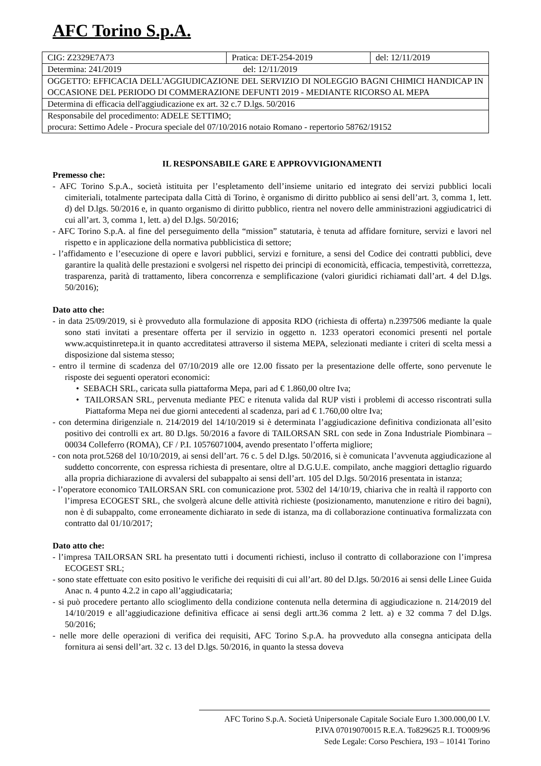AFC Torino S.p.A.
| CIG: Z2329E7A73 | Pratica: DET-254-2019 | del: 12/11/2019 |
| Determina: 241/2019 del: 12/11/2019 | | |
| OGGETTO: EFFICACIA DELL'AGGIUDICAZIONE DEL SERVIZIO DI NOLEGGIO BAGNI CHIMICI HANDICAP IN OCCASIONE DEL PERIODO DI COMMERAZIONE DEFUNTI 2019 - MEDIANTE RICORSO AL MEPA | | |
| Determina di efficacia dell'aggiudicazione ex art. 32 c.7 D.lgs. 50/2016 | | |
| Responsabile del procedimento: ADELE SETTIMO; procura: Settimo Adele - Procura speciale del 07/10/2016 notaio Romano - repertorio 58762/19152 | | |
IL RESPONSABILE GARE E APPROVVIGIONAMENTI
Premesso che:
- AFC Torino S.p.A., società istituita per l’espletamento dell’insieme unitario ed integrato dei servizi pubblici locali cimiteriali, totalmente partecipata dalla Città di Torino, è organismo di diritto pubblico ai sensi dell’art. 3, comma 1, lett. d) del D.lgs. 50/2016 e, in quanto organismo di diritto pubblico, rientra nel novero delle amministrazioni aggiudicatrici di cui all’art. 3, comma 1, lett. a) del D.lgs. 50/2016;
- AFC Torino S.p.A. al fine del perseguimento della “mission” statutaria, è tenuta ad affidare forniture, servizi e lavori nel rispetto e in applicazione della normativa pubblicistica di settore;
- l’affidamento e l’esecuzione di opere e lavori pubblici, servizi e forniture, a sensi del Codice dei contratti pubblici, deve garantire la qualità delle prestazioni e svolgersi nel rispetto dei principi di economicità, efficacia, tempestività, correttezza, trasparenza, parità di trattamento, libera concorrenza e semplificazione (valori giuridici richiamati dall’art. 4 del D.lgs. 50/2016);
Dato atto che:
- in data 25/09/2019, si è provveduto alla formulazione di apposita RDO (richiesta di offerta) n.2397506 mediante la quale sono stati invitati a presentare offerta per il servizio in oggetto n. 1233 operatori economici presenti nel portale www.acquistinretepa.it in quanto accreditatesi attraverso il sistema MEPA, selezionati mediante i criteri di scelta messi a disposizione dal sistema stesso;
- entro il termine di scadenza del 07/10/2019 alle ore 12.00 fissato per la presentazione delle offerte, sono pervenute le risposte dei seguenti operatori economici:
• SEBACH SRL, caricata sulla piattaforma Mepa, pari ad € 1.860,00 oltre Iva;
• TAILORSAN SRL, pervenuta mediante PEC e ritenuta valida dal RUP visti i problemi di accesso riscontrati sulla Piattaforma Mepa nei due giorni antecedenti al scadenza, pari ad € 1.760,00 oltre Iva;
- con determina dirigenziale n. 214/2019 del 14/10/2019 si è determinata l’aggiudicazione definitiva condizionata all’esito positivo dei controlli ex art. 80 D.lgs. 50/2016 a favore di TAILORSAN SRL con sede in Zona Industriale Piombinara – 00034 Colleferro (ROMA), CF / P.I. 10576071004, avendo presentato l’offerta migliore;
- con nota prot.5268 del 10/10/2019, ai sensi dell’art. 76 c. 5 del D.lgs. 50/2016, si è comunicata l’avvenuta aggiudicazione al suddetto concorrente, con espressa richiesta di presentare, oltre al D.G.U.E. compilato, anche maggiori dettaglio riguardo alla propria dichiarazione di avvalersi del subappalto ai sensi dell’art. 105 del D.lgs. 50/2016 presentata in istanza;
- l’operatore economico TAILORSAN SRL con comunicazione prot. 5302 del 14/10/19, chiariva che in realtà il rapporto con l’impresa ECOGEST SRL, che svolgerà alcune delle attività richieste (posizionamento, manutenzione e ritiro dei bagni), non è di subappalto, come erroneamente dichiarato in sede di istanza, ma di collaborazione continuativa formalizzata con contratto dal 01/10/2017;
Dato atto che:
- l’impresa TAILORSAN SRL ha presentato tutti i documenti richiesti, incluso il contratto di collaborazione con l’impresa ECOGEST SRL;
- sono state effettuate con esito positivo le verifiche dei requisiti di cui all’art. 80 del D.lgs. 50/2016 ai sensi delle Linee Guida Anac n. 4 punto 4.2.2 in capo all’aggiudicataria;
- si può procedere pertanto allo scioglimento della condizione contenuta nella determina di aggiudicazione n. 214/2019 del 14/10/2019 e all’aggiudicazione definitiva efficace ai sensi degli artt.36 comma 2 lett. a) e 32 comma 7 del D.lgs. 50/2016;
- nelle more delle operazioni di verifica dei requisiti, AFC Torino S.p.A. ha provveduto alla consegna anticipata della fornitura ai sensi dell’art. 32 c. 13 del D.lgs. 50/2016, in quanto la stessa doveva
AFC Torino S.p.A. Società Unipersonale Capitale Sociale Euro 1.300.000,00 I.V.
P.IVA 07019070015 R.E.A. To829625 R.I. TO009/96
Sede Legale: Corso Peschiera, 193 – 10141 Torino